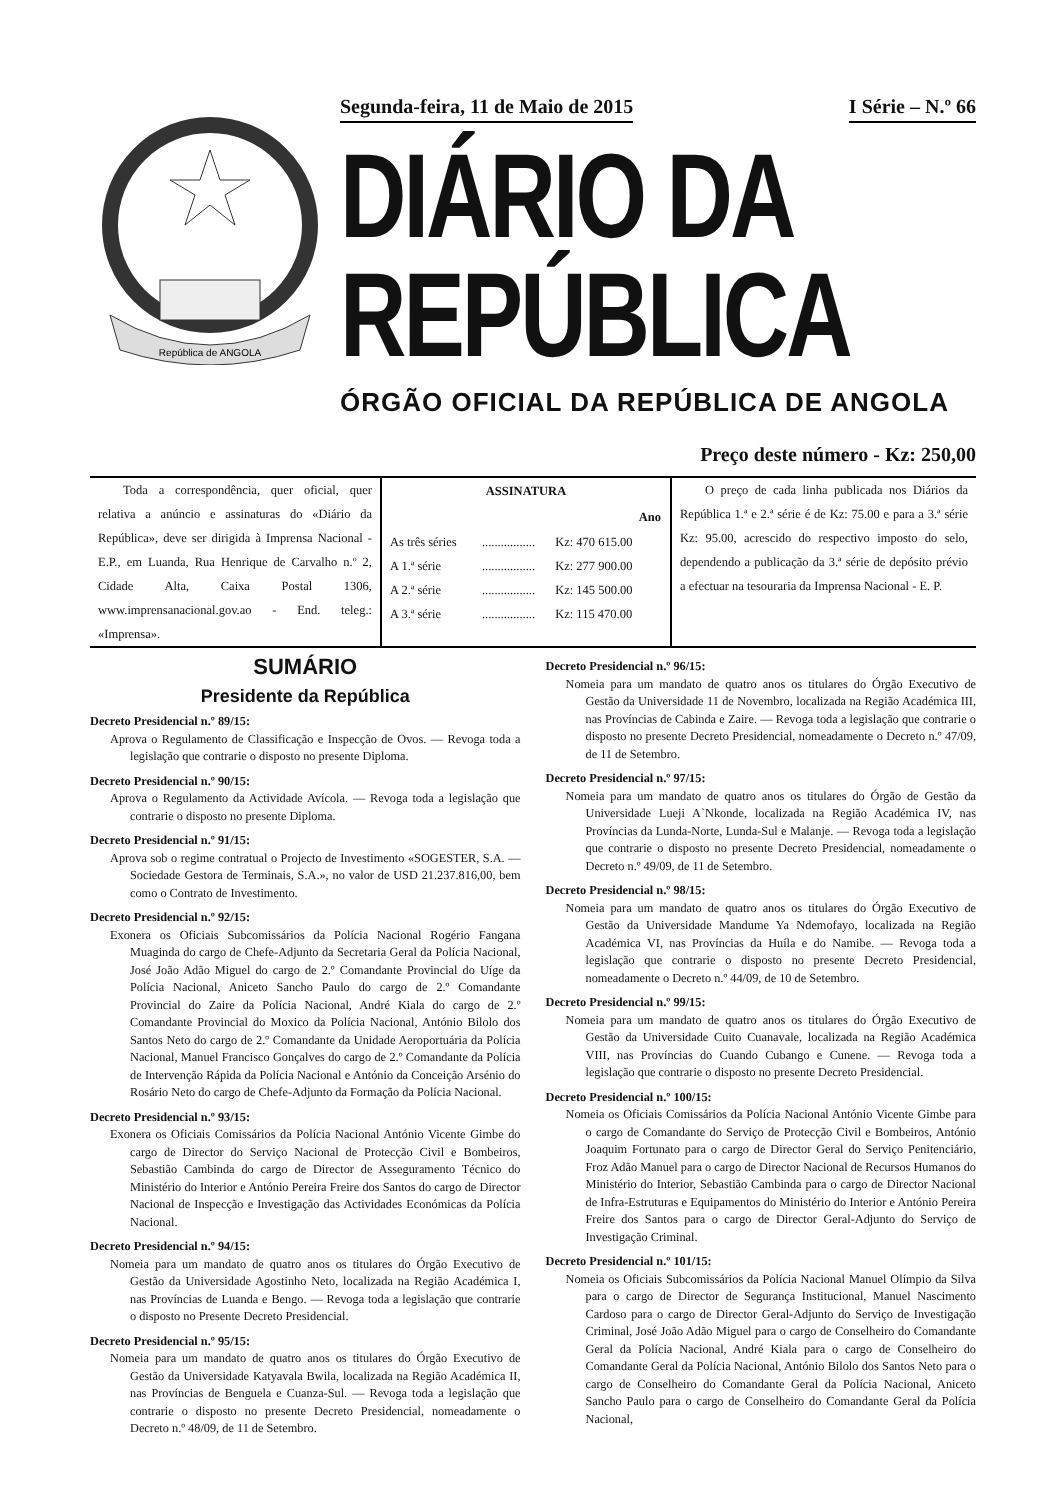República de ANGOLA
Segunda-feira, 11 de Maio de 2015 I Série – N.º 66
DIÁRIO DA REPÚBLICA
ÓRGÃO OFICIAL DA REPÚBLICA DE ANGOLA
Preço deste número - Kz: 250,00
Toda a correspondência, quer oficial, quer relativa a anúncio e assinaturas do «Diário da República», deve ser dirigida à Imprensa Nacional - E.P., em Luanda, Rua Henrique de Carvalho n.º 2, Cidade Alta, Caixa Postal 1306, www.imprensanacional.gov.ao - End. teleg.: «Imprensa».
| ASSINATURA | | |
| --- | --- | --- |
| Ano | | |
| As três séries | ................. | Kz: 470 615.00 |
| A 1.ª série | ................. | Kz: 277 900.00 |
| A 2.ª série | ................. | Kz: 145 500.00 |
| A 3.ª série | ................. | Kz: 115 470.00 |
O preço de cada linha publicada nos Diários da República 1.ª e 2.ª série é de Kz: 75.00 e para a 3.ª série Kz: 95.00, acrescido do respectivo imposto do selo, dependendo a publicação da 3.ª série de depósito prévio a efectuar na tesouraria da Imprensa Nacional - E. P.
SUMÁRIO
Presidente da República
Decreto Presidencial n.º 89/15:
Aprova o Regulamento de Classificação e Inspecção de Ovos. — Revoga toda a legislação que contrarie o disposto no presente Diploma.
Decreto Presidencial n.º 90/15:
Aprova o Regulamento da Actividade Avícola. — Revoga toda a legislação que contrarie o disposto no presente Diploma.
Decreto Presidencial n.º 91/15:
Aprova sob o regime contratual o Projecto de Investimento «SOGESTER, S.A. — Sociedade Gestora de Terminais, S.A.», no valor de USD 21.237.816,00, bem como o Contrato de Investimento.
Decreto Presidencial n.º 92/15:
Exonera os Oficiais Subcomissários da Polícia Nacional Rogério Fangana Muaginda do cargo de Chefe-Adjunto da Secretaria Geral da Polícia Nacional, José João Adão Miguel do cargo de 2.º Comandante Provincial do Uíge da Polícia Nacional, Aniceto Sancho Paulo do cargo de 2.º Comandante Provincial do Zaire da Polícia Nacional, André Kiala do cargo de 2.º Comandante Provincial do Moxico da Polícia Nacional, António Bilolo dos Santos Neto do cargo de 2.º Comandante da Unidade Aeroportuária da Polícia Nacional, Manuel Francisco Gonçalves do cargo de 2.º Comandante da Polícia de Intervenção Rápida da Polícia Nacional e António da Conceição Arsénio do Rosário Neto do cargo de Chefe-Adjunto da Formação da Polícia Nacional.
Decreto Presidencial n.º 93/15:
Exonera os Oficiais Comissários da Polícia Nacional António Vicente Gimbe do cargo de Director do Serviço Nacional de Protecção Civil e Bombeiros, Sebastião Cambinda do cargo de Director de Asseguramento Técnico do Ministério do Interior e António Pereira Freire dos Santos do cargo de Director Nacional de Inspecção e Investigação das Actividades Económicas da Polícia Nacional.
Decreto Presidencial n.º 94/15:
Nomeia para um mandato de quatro anos os titulares do Órgão Executivo de Gestão da Universidade Agostinho Neto, localizada na Região Académica I, nas Províncias de Luanda e Bengo. — Revoga toda a legislação que contrarie o disposto no Presente Decreto Presidencial.
Decreto Presidencial n.º 95/15:
Nomeia para um mandato de quatro anos os titulares do Órgão Executivo de Gestão da Universidade Katyavala Bwila, localizada na Região Académica II, nas Províncias de Benguela e Cuanza-Sul. — Revoga toda a legislação que contrarie o disposto no presente Decreto Presidencial, nomeadamente o Decreto n.º 48/09, de 11 de Setembro.
Decreto Presidencial n.º 96/15:
Nomeia para um mandato de quatro anos os titulares do Órgão Executivo de Gestão da Universidade 11 de Novembro, localizada na Região Académica III, nas Províncias de Cabinda e Zaire. — Revoga toda a legislação que contrarie o disposto no presente Decreto Presidencial, nomeadamente o Decreto n.º 47/09, de 11 de Setembro.
Decreto Presidencial n.º 97/15:
Nomeia para um mandato de quatro anos os titulares do Órgão de Gestão da Universidade Lueji A`Nkonde, localizada na Região Académica IV, nas Províncias da Lunda-Norte, Lunda-Sul e Malanje. — Revoga toda a legislação que contrarie o disposto no presente Decreto Presidencial, nomeadamente o Decreto n.º 49/09, de 11 de Setembro.
Decreto Presidencial n.º 98/15:
Nomeia para um mandato de quatro anos os titulares do Órgão Executivo de Gestão da Universidade Mandume Ya Ndemofayo, localizada na Região Académica VI, nas Províncias da Huíla e do Namibe. — Revoga toda a legislação que contrarie o disposto no presente Decreto Presidencial, nomeadamente o Decreto n.º 44/09, de 10 de Setembro.
Decreto Presidencial n.º 99/15:
Nomeia para um mandato de quatro anos os titulares do Órgão Executivo de Gestão da Universidade Cuito Cuanavale, localizada na Região Académica VIII, nas Províncias do Cuando Cubango e Cunene. — Revoga toda a legislação que contrarie o disposto no presente Decreto Presidencial.
Decreto Presidencial n.º 100/15:
Nomeia os Oficiais Comissários da Polícia Nacional António Vicente Gimbe para o cargo de Comandante do Serviço de Protecção Civil e Bombeiros, António Joaquim Fortunato para o cargo de Director Geral do Serviço Penitenciário, Froz Adão Manuel para o cargo de Director Nacional de Recursos Humanos do Ministério do Interior, Sebastião Cambinda para o cargo de Director Nacional de Infra-Estruturas e Equipamentos do Ministério do Interior e António Pereira Freire dos Santos para o cargo de Director Geral-Adjunto do Serviço de Investigação Criminal.
Decreto Presidencial n.º 101/15:
Nomeia os Oficiais Subcomissários da Polícia Nacional Manuel Olímpio da Silva para o cargo de Director de Segurança Institucional, Manuel Nascimento Cardoso para o cargo de Director Geral-Adjunto do Serviço de Investigação Criminal, José João Adão Miguel para o cargo de Conselheiro do Comandante Geral da Polícia Nacional, André Kiala para o cargo de Conselheiro do Comandante Geral da Polícia Nacional, António Bilolo dos Santos Neto para o cargo de Conselheiro do Comandante Geral da Polícia Nacional, Aniceto Sancho Paulo para o cargo de Conselheiro do Comandante Geral da Polícia Nacional,